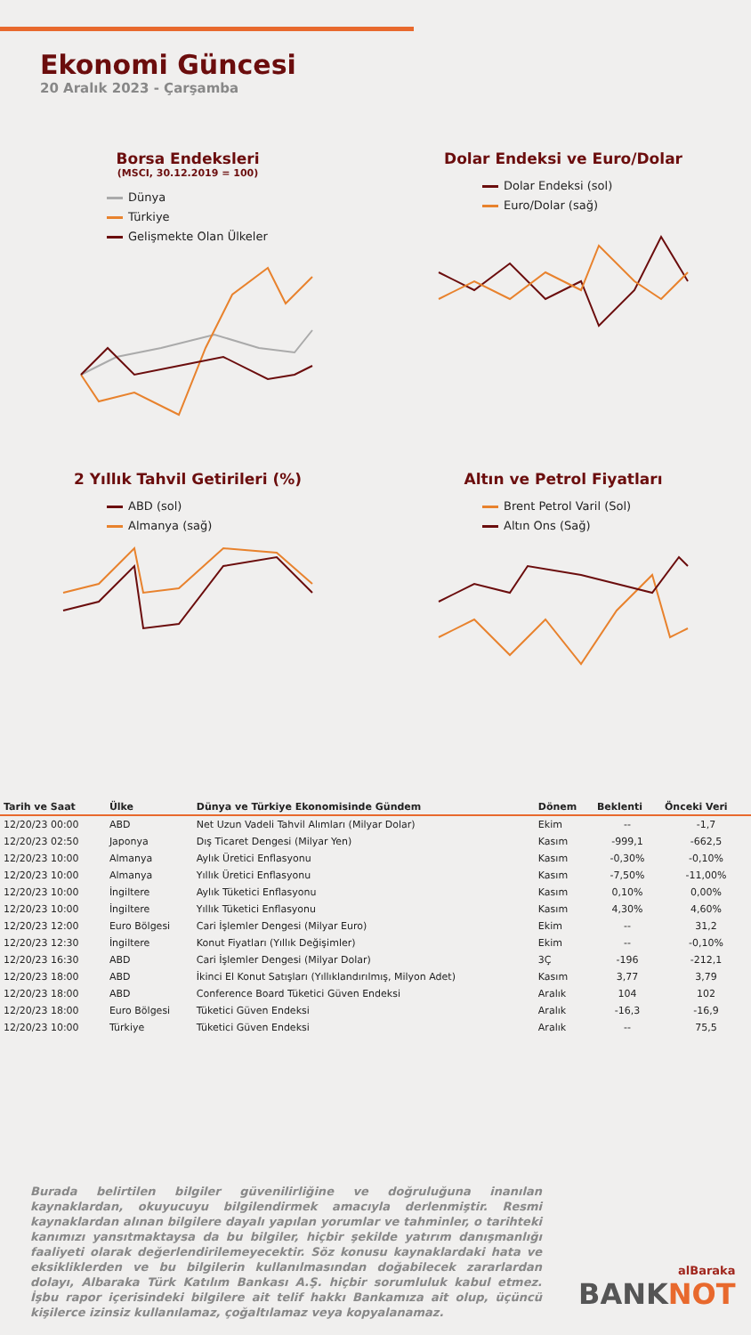Ekonomi Güncesi
20 Aralık 2023 - Çarşamba
Borsa Endeksleri
(MSCI, 30.12.2019 = 100)
Dünya
Türkiye
Gelişmekte Olan Ülkeler
Dolar Endeksi ve Euro/Dolar
Dolar Endeksi (sol)
Euro/Dolar (sağ)
2 Yıllık Tahvil Getirileri (%)
ABD (sol)
Almanya (sağ)
Altın ve Petrol Fiyatları
Brent Petrol Varil (Sol)
Altın Ons (Sağ)
| Tarih ve Saat | Ülke | Dünya ve Türkiye Ekonomisinde Gündem | Dönem | Beklenti | Önceki Veri |
| --- | --- | --- | --- | --- | --- |
| 12/20/23 00:00 | ABD | Net Uzun Vadeli Tahvil Alımları (Milyar Dolar) | Ekim | -- | -1,7 |
| 12/20/23 02:50 | Japonya | Dış Ticaret Dengesi (Milyar Yen) | Kasım | -999,1 | -662,5 |
| 12/20/23 10:00 | Almanya | Aylık Üretici Enflasyonu | Kasım | -0,30% | -0,10% |
| 12/20/23 10:00 | Almanya | Yıllık Üretici Enflasyonu | Kasım | -7,50% | -11,00% |
| 12/20/23 10:00 | İngiltere | Aylık Tüketici Enflasyonu | Kasım | 0,10% | 0,00% |
| 12/20/23 10:00 | İngiltere | Yıllık Tüketici Enflasyonu | Kasım | 4,30% | 4,60% |
| 12/20/23 12:00 | Euro Bölgesi | Cari İşlemler Dengesi (Milyar Euro) | Ekim | -- | 31,2 |
| 12/20/23 12:30 | İngiltere | Konut Fiyatları (Yıllık Değişimler) | Ekim | -- | -0,10% |
| 12/20/23 16:30 | ABD | Cari İşlemler Dengesi (Milyar Dolar) | 3Ç | -196 | -212,1 |
| 12/20/23 18:00 | ABD | İkinci El Konut Satışları (Yıllıklandırılmış, Milyon Adet) | Kasım | 3,77 | 3,79 |
| 12/20/23 18:00 | ABD | Conference Board Tüketici Güven Endeksi | Aralık | 104 | 102 |
| 12/20/23 18:00 | Euro Bölgesi | Tüketici Güven Endeksi | Aralık | -16,3 | -16,9 |
| 12/20/23 10:00 | Türkiye | Tüketici Güven Endeksi | Aralık | -- | 75,5 |
Burada belirtilen bilgiler güvenilirliğine ve doğruluğuna inanılan kaynaklardan, okuyucuyu bilgilendirmek amacıyla derlenmiştir. Resmi kaynaklardan alınan bilgilere dayalı yapılan yorumlar ve tahminler, o tarihteki kanımızı yansıtmaktaysa da bu bilgiler, hiçbir şekilde yatırım danışmanlığı faaliyeti olarak değerlendirilemeyecektir. Söz konusu kaynaklardaki hata ve eksikliklerden ve bu bilgilerin kullanılmasından doğabilecek zararlardan dolayı, Albaraka Türk Katılım Bankası A.Ş. hiçbir sorumluluk kabul etmez. İşbu rapor içerisindeki bilgilere ait telif hakkı Bankamıza ait olup, üçüncü kişilerce izinsiz kullanılamaz, çoğaltılamaz veya kopyalanamaz.
alBaraka
BANKNOT